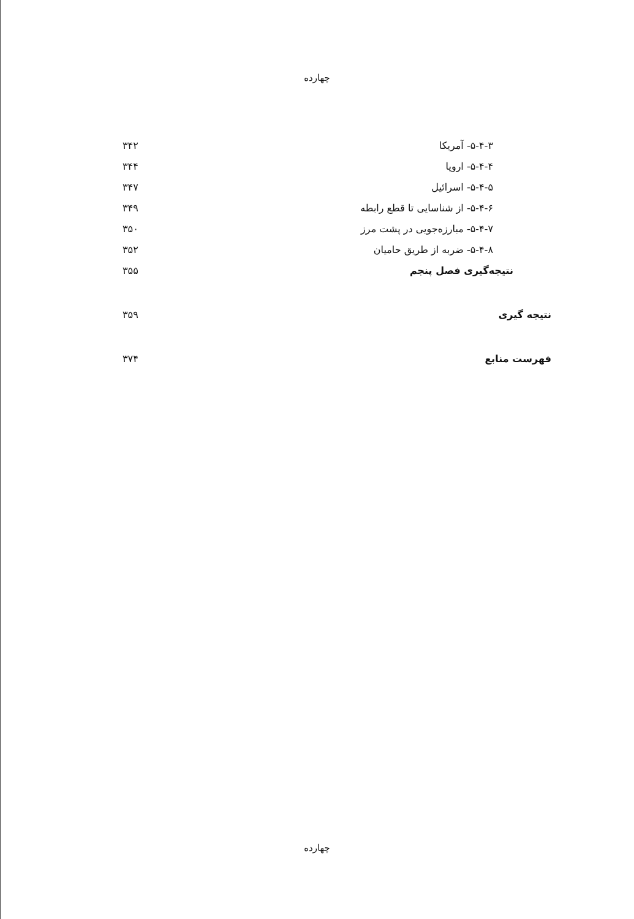چهارده
۵-۴-۳- آمریکا ۳۴۲
۵-۴-۴- اروپا ۳۴۴
۵-۴-۵- اسرائیل ۳۴۷
۵-۴-۶- از شناسایی تا قطع رابطه ۳۴۹
۵-۴-۷- مبارزه‌جویی در پشت مرز ۳۵۰
۵-۴-۸- ضربه از طریق حامیان ۳۵۲
نتیجه‌گیری فصل پنجم ۳۵۵
نتیجه گیری ۳۵۹
فهرست منابع ۳۷۴
چهارده